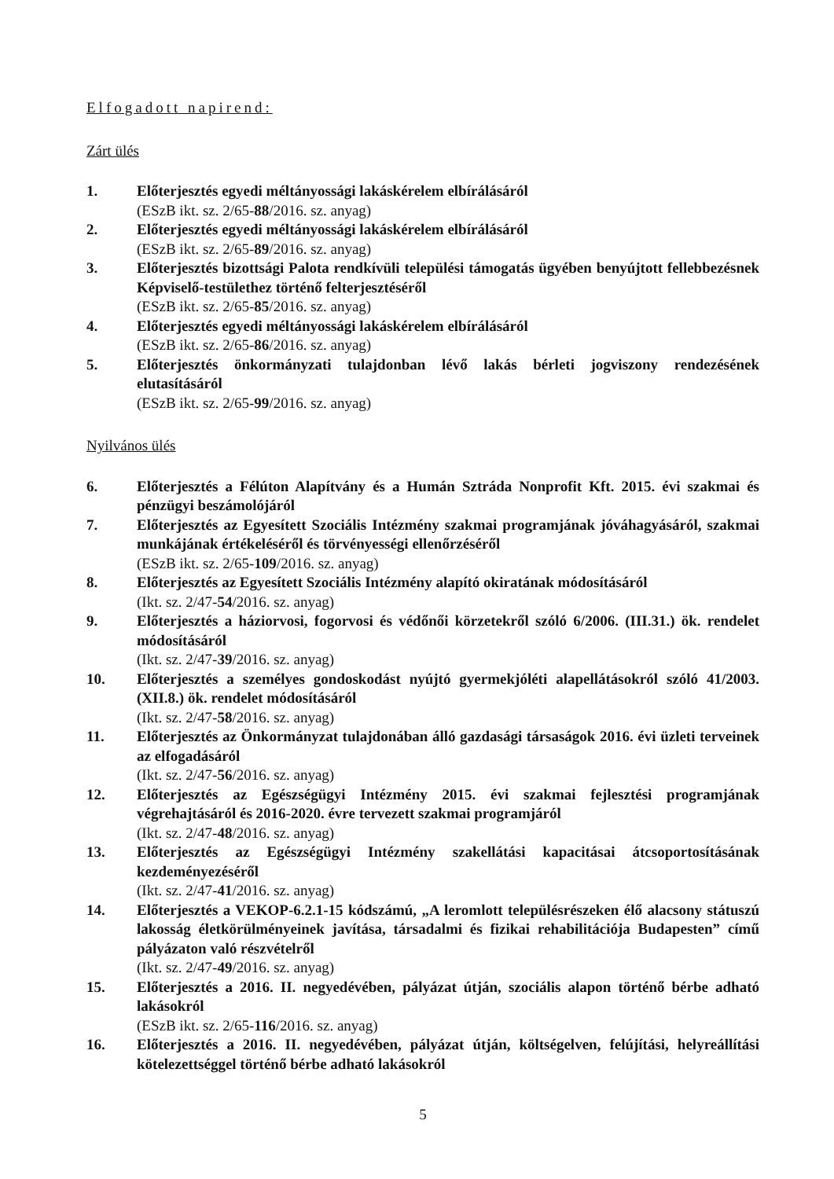Elfogadott napirend:
Zárt ülés
1. Előterjesztés egyedi méltányossági lakáskérelem elbírálásáról
(ESzB ikt. sz. 2/65-88/2016. sz. anyag)
2. Előterjesztés egyedi méltányossági lakáskérelem elbírálásáról
(ESzB ikt. sz. 2/65-89/2016. sz. anyag)
3. Előterjesztés bizottsági Palota rendkívüli települési támogatás ügyében benyújtott fellebbezésnek Képviselő-testülethez történő felterjesztéséről
(ESzB ikt. sz. 2/65-85/2016. sz. anyag)
4. Előterjesztés egyedi méltányossági lakáskérelem elbírálásáról
(ESzB ikt. sz. 2/65-86/2016. sz. anyag)
5. Előterjesztés önkormányzati tulajdonban lévő lakás bérleti jogviszony rendezésének elutasításáról
(ESzB ikt. sz. 2/65-99/2016. sz. anyag)
Nyilvános ülés
6. Előterjesztés a Félúton Alapítvány és a Humán Sztráda Nonprofit Kft. 2015. évi szakmai és pénzügyi beszámolójáról
7. Előterjesztés az Egyesített Szociális Intézmény szakmai programjának jóváhagyásáról, szakmai munkájának értékeléséről és törvényességi ellenőrzéséről
(ESzB ikt. sz. 2/65-109/2016. sz. anyag)
8. Előterjesztés az Egyesített Szociális Intézmény alapító okiratának módosításáról
(Ikt. sz. 2/47-54/2016. sz. anyag)
9. Előterjesztés a háziorvosi, fogorvosi és védőnői körzetekről szóló 6/2006. (III.31.) ök. rendelet módosításáról
(Ikt. sz. 2/47-39/2016. sz. anyag)
10. Előterjesztés a személyes gondoskodást nyújtó gyermekjóléti alapellátásokról szóló 41/2003. (XII.8.) ök. rendelet módosításáról
(Ikt. sz. 2/47-58/2016. sz. anyag)
11. Előterjesztés az Önkormányzat tulajdonában álló gazdasági társaságok 2016. évi üzleti terveinek az elfogadásáról
(Ikt. sz. 2/47-56/2016. sz. anyag)
12. Előterjesztés az Egészségügyi Intézmény 2015. évi szakmai fejlesztési programjának végrehajtásáról és 2016-2020. évre tervezett szakmai programjáról
(Ikt. sz. 2/47-48/2016. sz. anyag)
13. Előterjesztés az Egészségügyi Intézmény szakellátási kapacitásai átcsoportosításának kezdeményezéséről
(Ikt. sz. 2/47-41/2016. sz. anyag)
14. Előterjesztés a VEKOP-6.2.1-15 kódszámú, „A leromlott településrészeken élő alacsony státuszú lakosság életkörülményeinek javítása, társadalmi és fizikai rehabilitációja Budapesten” című pályázaton való részvételről
(Ikt. sz. 2/47-49/2016. sz. anyag)
15. Előterjesztés a 2016. II. negyedévében, pályázat útján, szociális alapon történő bérbe adható lakásokról
(ESzB ikt. sz. 2/65-116/2016. sz. anyag)
16. Előterjesztés a 2016. II. negyedévében, pályázat útján, költségelven, felújítási, helyreállítási kötelezettséggel történő bérbe adható lakásokról
5